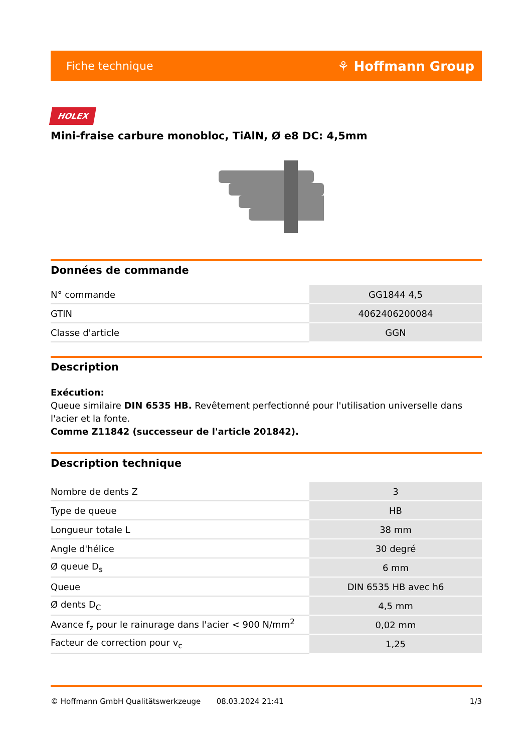Fiche technique ⚘ Hoffmann Group
HOLEX
Mini-fraise carbure monobloc, TiAlN, Ø e8 DC: 4,5mm
Données de commande
| N° commande | GG1844 4,5 |
| GTIN | 4062406200084 |
| Classe d'article | GGN |
Description
Exécution:
Queue similaire DIN 6535 HB. Revêtement perfectionné pour l'utilisation universelle dans l'acier et la fonte.
Comme Z11842 (successeur de l'article 201842).
Description technique
| Nombre de dents Z | 3 |
| Type de queue | HB |
| Longueur totale L | 38 mm |
| Angle d'hélice | 30 degré |
| Ø queue D<sub>s</sub> | 6 mm |
| Queue | DIN 6535 HB avec h6 |
| Ø dents D<sub>C</sub> | 4,5 mm |
| Avance f<sub>z</sub> pour le rainurage dans l'acier < 900 N/mm<sup>2</sup> | 0,02 mm |
| Facteur de correction pour v<sub>c</sub> | 1,25 |
© Hoffmann GmbH Qualitätswerkzeuge 08.03.2024 21:41 1/3